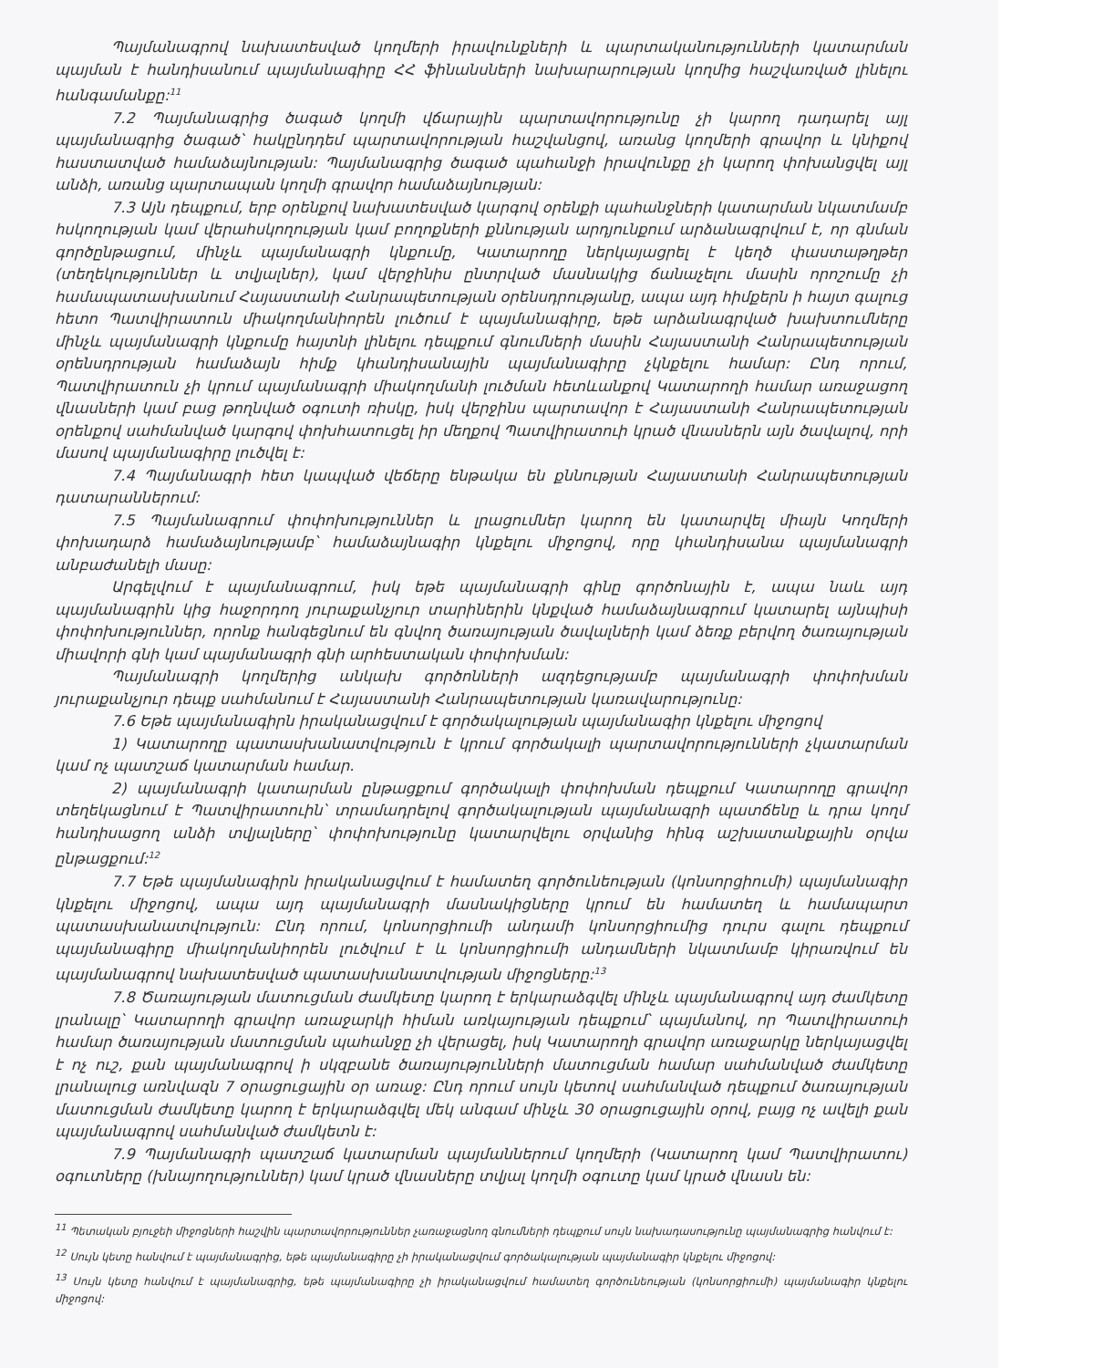Պայմանագրով նախատեսված կողմերի իրավունքների և պարտականությունների կատարման պայման է հանդիսանում պայմանագիրը ՀՀ ֆինանսների նախարարության կողմից հաշվառված լինելու հանգամանքը:<sup>11</sup>
7.2 Պայմանագրից ծագած կողմի վճարային պարտավորությունը չի կարող դադարել այլ պայմանագրից ծագած՝ հակընդդեմ պարտավորության հաշվանցով, առանց կողմերի գրավոր և կնիքով հաստատված համաձայնության: Պայմանագրից ծագած պահանջի իրավունքը չի կարող փոխանցվել այլ անձի, առանց պարտապան կողմի գրավոր համաձայնության:
7.3 Այն դեպքում, երբ օրենքով նախատեսված կարգով օրենքի պահանջների կատարման նկատմամբ հսկողության կամ վերահսկողության կամ բողոքների քննության արդյունքում արձանագրվում է, որ գնման գործընթացում, մինչև պայմանագրի կնքումը, Կատարողը ներկայացրել է կեղծ փաստաթղթեր (տեղեկություններ և տվյալներ), կամ վերջինիս ընտրված մասնակից ճանաչելու մասին որոշումը չի համապատասխանում Հայաստանի Հանրապետության օրենսդրությանը, ապա այդ հիմքերն ի հայտ գալուց հետո Պատվիրատուն միակողմանիորեն լուծում է պայմանագիրը, եթե արձանագրված խախտումները մինչև պայմանագրի կնքումը հայտնի լինելու դեպքում գնումների մասին Հայաստանի Հանրապետության օրենսդրության համաձայն հիմք կհանդիսանային պայմանագիրը չկնքելու համար: Ընդ որում, Պատվիրատուն չի կրում պայմանագրի միակողմանի լուծման հետևանքով Կատարողի համար առաջացող վնասների կամ բաց թողնված օգուտի ռիսկը, իսկ վերջինս պարտավոր է Հայաստանի Հանրապետության օրենքով սահմանված կարգով փոխհատուցել իր մեղքով Պատվիրատուի կրած վնասներն այն ծավալով, որի մասով պայմանագիրը լուծվել է:
7.4 Պայմանագրի հետ կապված վեճերը ենթակա են քննության Հայաստանի Հանրապետության դատարաններում:
7.5 Պայմանագրում փոփոխություններ և լրացումներ կարող են կատարվել միայն Կողմերի փոխադարձ համաձայնությամբ՝ համաձայնագիր կնքելու միջոցով, որը կհանդիսանա պայմանագրի անբաժանելի մասը:
Արգելվում է պայմանագրում, իսկ եթե պայմանագրի գինը գործոնային է, ապա նաև այդ պայմանագրին կից հաջորդող յուրաքանչյուր տարիներին կնքված համաձայնագրում կատարել այնպիսի փոփոխություններ, որոնք հանգեցնում են գնվող ծառայության ծավալների կամ ձեռք բերվող ծառայության միավորի գնի կամ պայմանագրի գնի արհեստական փոփոխման:
Պայմանագրի կողմերից անկախ գործոնների ազդեցությամբ պայմանագրի փոփոխման յուրաքանչյուր դեպք սահմանում է Հայաստանի Հանրապետության կառավարությունը:
7.6 Եթե պայմանագիրն իրականացվում է գործակալության պայմանագիր կնքելու միջոցով
1) Կատարողը պատասխանատվություն է կրում գործակալի պարտավորությունների չկատարման կամ ոչ պատշաճ կատարման համար.
2) պայմանագրի կատարման ընթացքում գործակալի փոփոխման դեպքում Կատարողը գրավոր տեղեկացնում է Պատվիրատուին՝ տրամադրելով գործակալության պայմանագրի պատճենը և դրա կողմ հանդիսացող անձի տվյալները՝ փոփոխությունը կատարվելու օրվանից հինգ աշխատանքային օրվա ընթացքում:<sup>12</sup>
7.7 Եթե պայմանագիրն իրականացվում է համատեղ գործունեության (կոնսորցիումի) պայմանագիր կնքելու միջոցով, ապա այդ պայմանագրի մասնակիցները կրում են համատեղ և համապարտ պատասխանատվություն: Ընդ որում, կոնսորցիումի անդամի կոնսորցիումից դուրս գալու դեպքում պայմանագիրը միակողմանիորեն լուծվում է և կոնսորցիումի անդամների նկատմամբ կիրառվում են պայմանագրով նախատեսված պատասխանատվության միջոցները:<sup>13</sup>
7.8 Ծառայության մատուցման ժամկետը կարող է երկարաձգվել մինչև պայմանագրով այդ ժամկետը լրանալը՝ Կատարողի գրավոր առաջարկի հիման առկայության դեպքում՝ պայմանով, որ Պատվիրատուի համար ծառայության մատուցման պահանջը չի վերացել, իսկ Կատարողի գրավոր առաջարկը ներկայացվել է ոչ ուշ, քան պայմանագրով ի սկզբանե ծառայությունների մատուցման համար սահմանված ժամկետը լրանալուց առնվազն 7 օրացուցային օր առաջ: Ընդ որում սույն կետով սահմանված դեպքում ծառայության մատուցման ժամկետը կարող է երկարաձգվել մեկ անգամ մինչև 30 օրացուցային օրով, բայց ոչ ավելի քան պայմանագրով սահմանված ժամկետն է:
7.9 Պայմանագրի պատշաճ կատարման պայմաններում կողմերի (Կատարող կամ Պատվիրատու) օգուտները (խնայողություններ) կամ կրած վնասները տվյալ կողմի օգուտը կամ կրած վնասն են:
<sup>11</sup> Պետական բյուջեի միջոցների հաշվին պարտավորություններ չառաջացնող գնումների դեպքում սույն նախադասությունը պայմանագրից հանվում է:
<sup>12</sup> Սույն կետը հանվում է պայմանագրից, եթե պայմանագիրը չի իրականացվում գործակալության պայմանագիր կնքելու միջոցով:
<sup>13</sup> Սույն կետը հանվում է պայմանագրից, եթե պայմանագիրը չի իրականացվում համատեղ գործունեության (կոնսորցիումի) պայմանագիր կնքելու միջոցով: